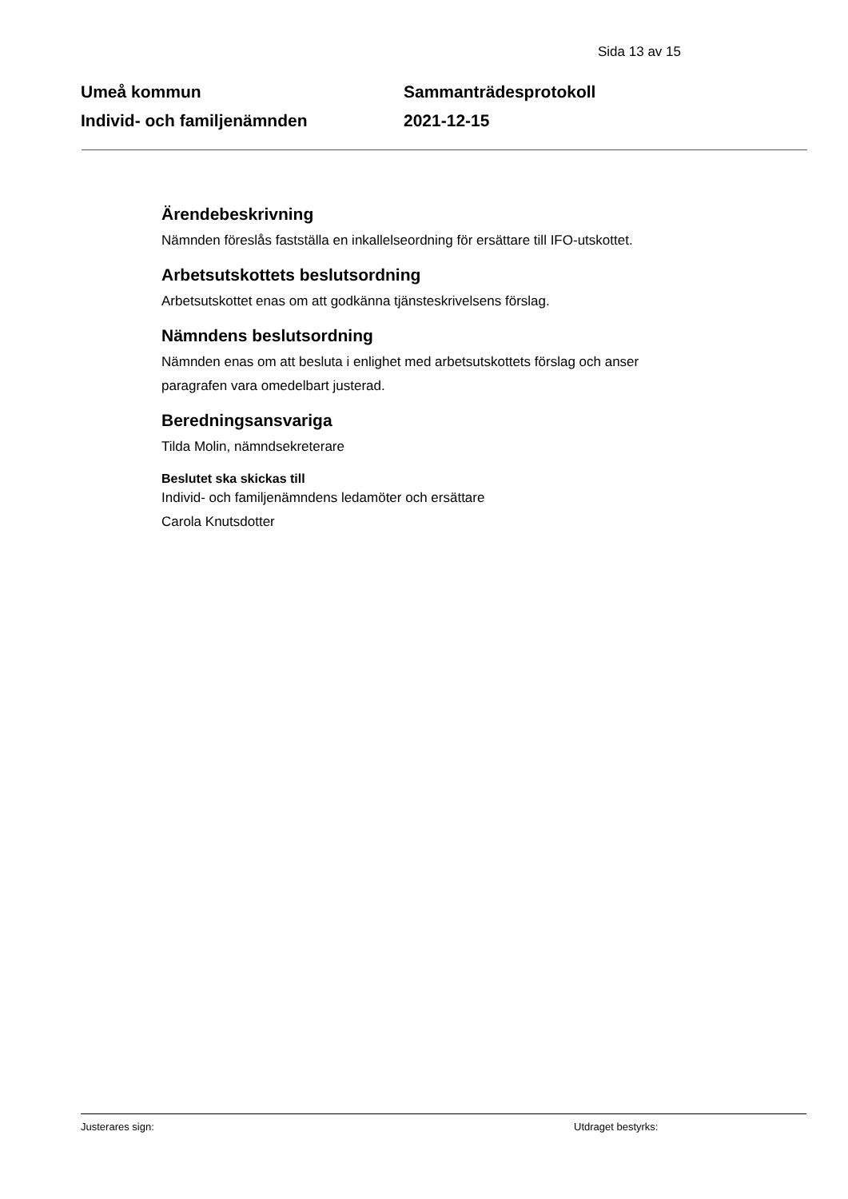Sida 13 av 15
Umeå kommun
Individ- och familjenämnden
Sammanträdesprotokoll
2021-12-15
Ärendebeskrivning
Nämnden föreslås fastställa en inkallelseordning för ersättare till IFO-utskottet.
Arbetsutskottets beslutsordning
Arbetsutskottet enas om att godkänna tjänsteskrivelsens förslag.
Nämndens beslutsordning
Nämnden enas om att besluta i enlighet med arbetsutskottets förslag och anser paragrafen vara omedelbart justerad.
Beredningsansvariga
Tilda Molin, nämndsekreterare
Beslutet ska skickas till
Individ- och familjenämndens ledamöter och ersättare
Carola Knutsdotter
Justerares sign: Utdraget bestyrks: